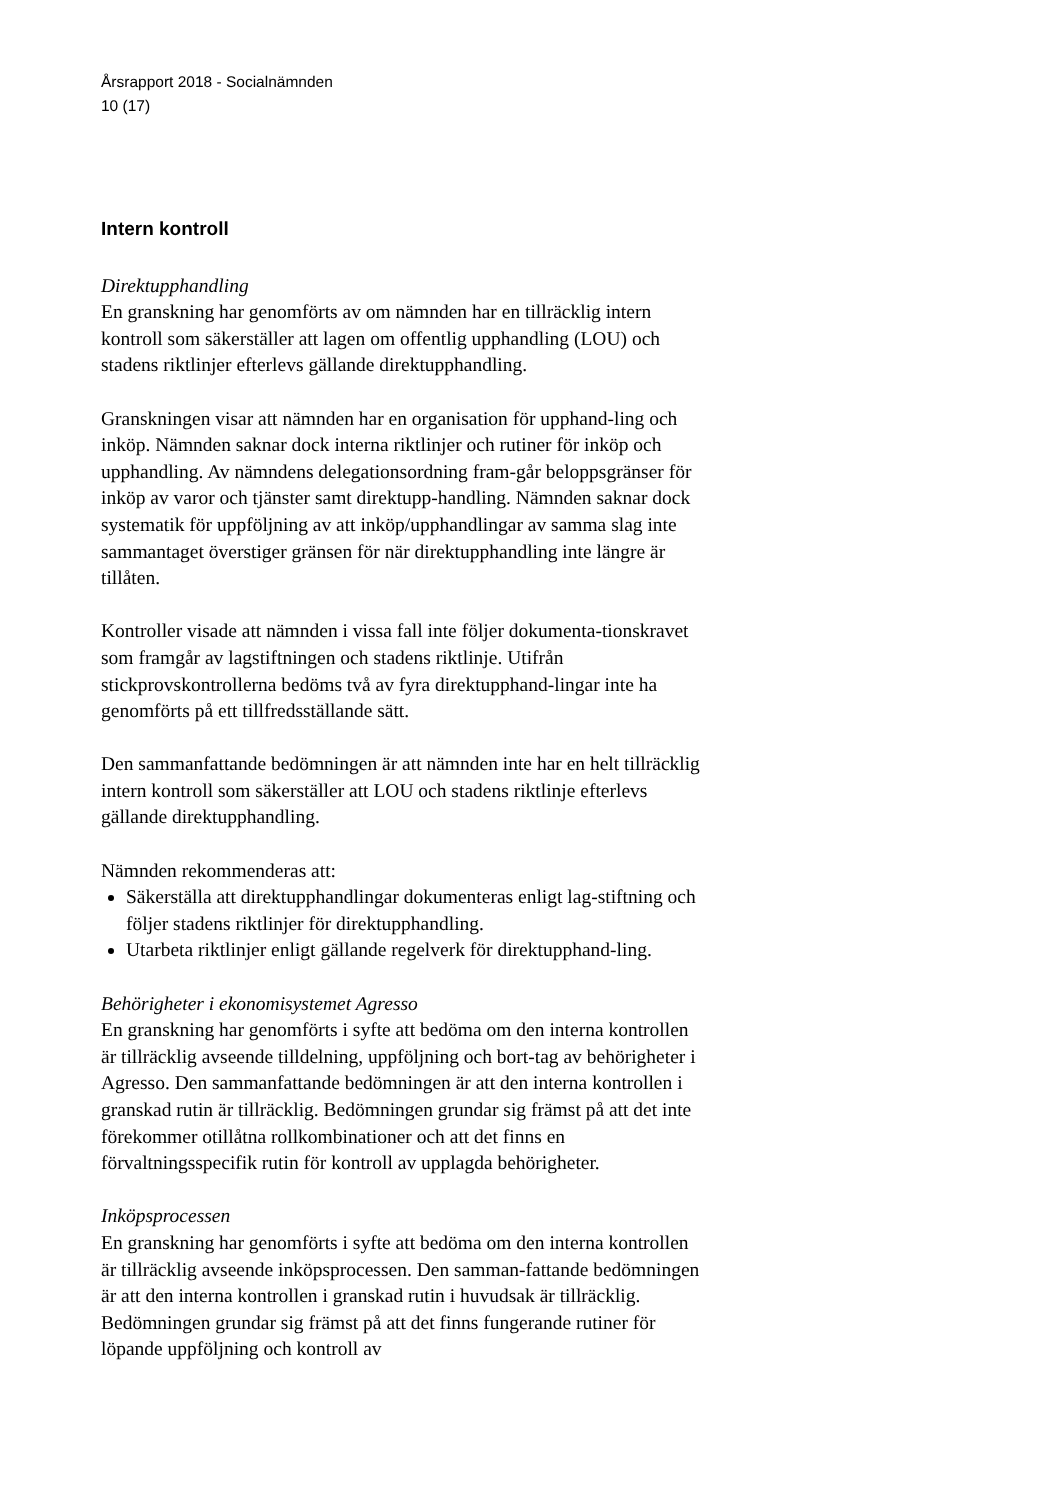Årsrapport 2018 - Socialnämnden
10 (17)
Intern kontroll
Direktupphandling
En granskning har genomförts av om nämnden har en tillräcklig intern kontroll som säkerställer att lagen om offentlig upphandling (LOU) och stadens riktlinjer efterlevs gällande direktupphandling.
Granskningen visar att nämnden har en organisation för upphand-ling och inköp. Nämnden saknar dock interna riktlinjer och rutiner för inköp och upphandling. Av nämndens delegationsordning fram-går beloppsgränser för inköp av varor och tjänster samt direktupp-handling. Nämnden saknar dock systematik för uppföljning av att inköp/upphandlingar av samma slag inte sammantaget överstiger gränsen för när direktupphandling inte längre är tillåten.
Kontroller visade att nämnden i vissa fall inte följer dokumenta-tionskravet som framgår av lagstiftningen och stadens riktlinje. Utifrån stickprovskontrollerna bedöms två av fyra direktupphand-lingar inte ha genomförts på ett tillfredsställande sätt.
Den sammanfattande bedömningen är att nämnden inte har en helt tillräcklig intern kontroll som säkerställer att LOU och stadens riktlinje efterlevs gällande direktupphandling.
Nämnden rekommenderas att:
Säkerställa att direktupphandlingar dokumenteras enligt lag-stiftning och följer stadens riktlinjer för direktupphandling.
Utarbeta riktlinjer enligt gällande regelverk för direktupphand-ling.
Behörigheter i ekonomisystemet Agresso
En granskning har genomförts i syfte att bedöma om den interna kontrollen är tillräcklig avseende tilldelning, uppföljning och bort-tag av behörigheter i Agresso. Den sammanfattande bedömningen är att den interna kontrollen i granskad rutin är tillräcklig. Bedömningen grundar sig främst på att det inte förekommer otillåtna rollkombinationer och att det finns en förvaltningsspecifik rutin för kontroll av upplagda behörigheter.
Inköpsprocessen
En granskning har genomförts i syfte att bedöma om den interna kontrollen är tillräcklig avseende inköpsprocessen. Den samman-fattande bedömningen är att den interna kontrollen i granskad rutin i huvudsak är tillräcklig. Bedömningen grundar sig främst på att det finns fungerande rutiner för löpande uppföljning och kontroll av